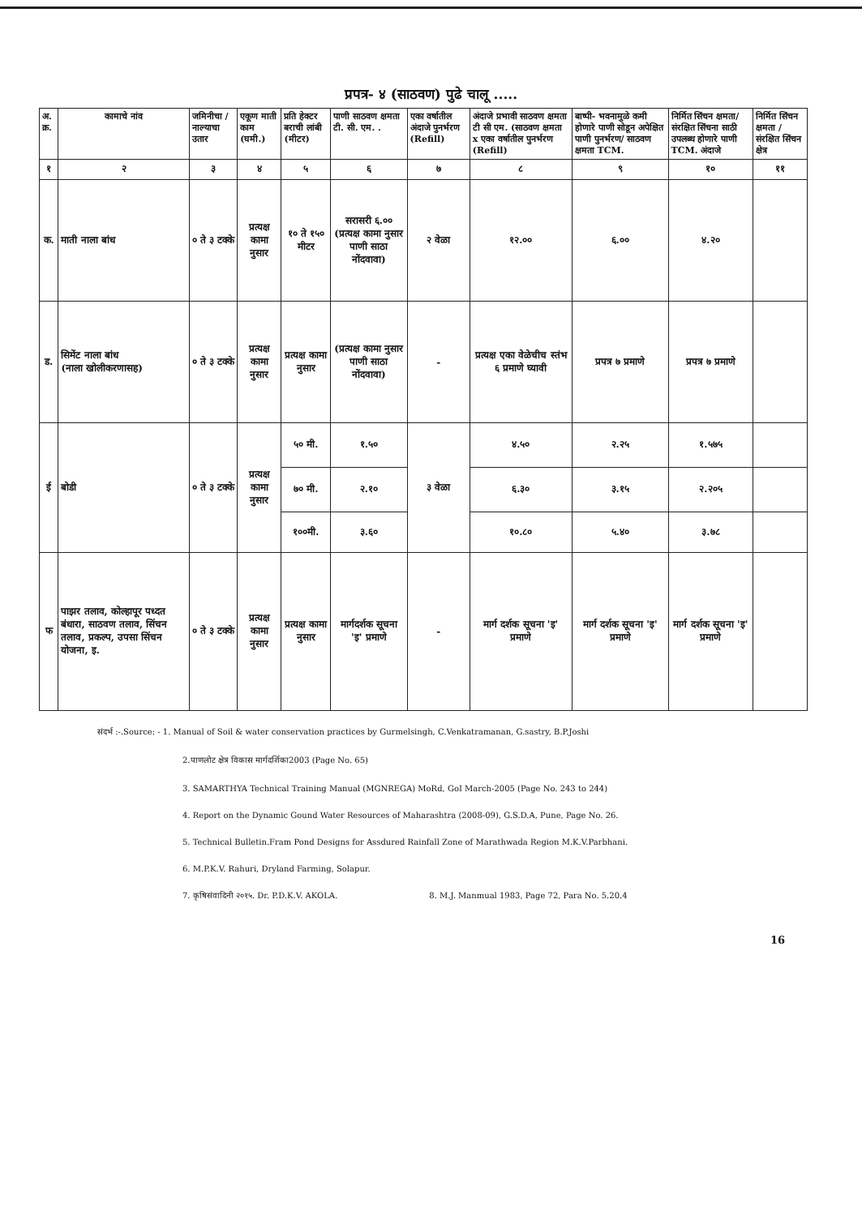प्रपत्र- ४ (साठवण) पुढे चालू .....
| अ. क्र. | कामाचे नांव | जमिनीचा / नाल्याचा उतार | एकूण माती काम (घमी.) | प्रति हेक्टर बराची लांबी (मीटर) | पाणी साठवण क्षमता टी. सी. एम. . | एका वर्षातील अंदाजे पुनर्भरण (Refill) | अंदाजे प्रभावी साठवण क्षमता टी सी एम. (साठवण क्षमता x एका वर्षातील पुनर्भरण (Refill) | बाष्पी- भवनामुळे कमी होणारे पाणी सोडून अपेक्षित पाणी पुनर्भरण/ साठवण क्षमता TCM. | निर्मित सिंचन क्षमता/ संरक्षित सिंचना साठी उपलब्ध होणारे पाणी TCM. अंदाजे | निर्मित सिंचन क्षमता / संरक्षित सिंचन क्षेत्र |
| --- | --- | --- | --- | --- | --- | --- | --- | --- | --- | --- |
| १ | २ | ३ | ४ | ५ | ६ | ७ | ८ | ९ | १० | ११ |
| क. | माती नाला बांध | ० ते ३ टक्के | प्रत्यक्ष कामा नुसार | १० ते १५० मीटर | सरासरी ६.०० (प्रत्यक्ष कामा नुसार पाणी साठा नोंदवावा) | २ वेळा | १२.०० | ६.०० | ४.२० | |
| ड. | सिमेंट नाला बांध (नाला खोलीकरणासह) | ० ते ३ टक्के | प्रत्यक्ष कामा नुसार | प्रत्यक्ष कामा नुसार | (प्रत्यक्ष कामा नुसार पाणी साठा नोंदवावा) | - | प्रत्यक्ष एका वेळेचीच स्तंभ ६ प्रमाणे घ्यावी | प्रपत्र ७ प्रमाणे | प्रपत्र ७ प्रमाणे | |
| ई | बोडी | ० ते ३ टक्के | प्रत्यक्ष कामा नुसार | ५० मी. | १.५० | ३ वेळा | ४.५० | २.२५ | १.५७५ | |
| | | | | ७० मी. | २.१० | | ६.३० | ३.१५ | २.२०५ | |
| | | | | १००मी. | ३.६० | | १०.८० | ५.४० | ३.७८ | |
| फ | पाझर तलाव, कोल्हापूर पध्दत बंधारा, साठवण तलाव, सिंचन तलाव, प्रकल्प, उपसा सिंचन योजना, इ. | ० ते ३ टक्के | प्रत्यक्ष कामा नुसार | प्रत्यक्ष कामा नुसार | मार्गदर्शक सूचना 'इ' प्रमाणे | - | मार्ग दर्शक सूचना 'इ' प्रमाणे | मार्ग दर्शक सूचना 'इ' प्रमाणे | मार्ग दर्शक सूचना 'इ' प्रमाणे | |
संदर्भ :-.Source: - 1. Manual of Soil & water conservation practices by Gurmelsingh, C.Venkatramanan, G.sastry, B.P.Joshi
2.पाणलोट क्षेत्र विकास मार्गदर्शिका2003 (Page No. 65)
3. SAMARTHYA Technical Training Manual (MGNREGA) MoRd, GoI March-2005 (Page No. 243 to 244)
4. Report on the Dynamic Gound Water Resources of Maharashtra (2008-09), G.S.D.A, Pune, Page No. 26.
5. Technical Bulletin.Fram Pond Designs for Assdured Rainfall Zone of Marathwada Region M.K.V.Parbhani.
6. M.P.K.V. Rahuri, Dryland Farming, Solapur.
7. कृषिसंवादिनी २०१५. Dr. P.D.K.V. AKOLA. 8. M.J. Manmual 1983, Page 72, Para No. 5.20.4
16